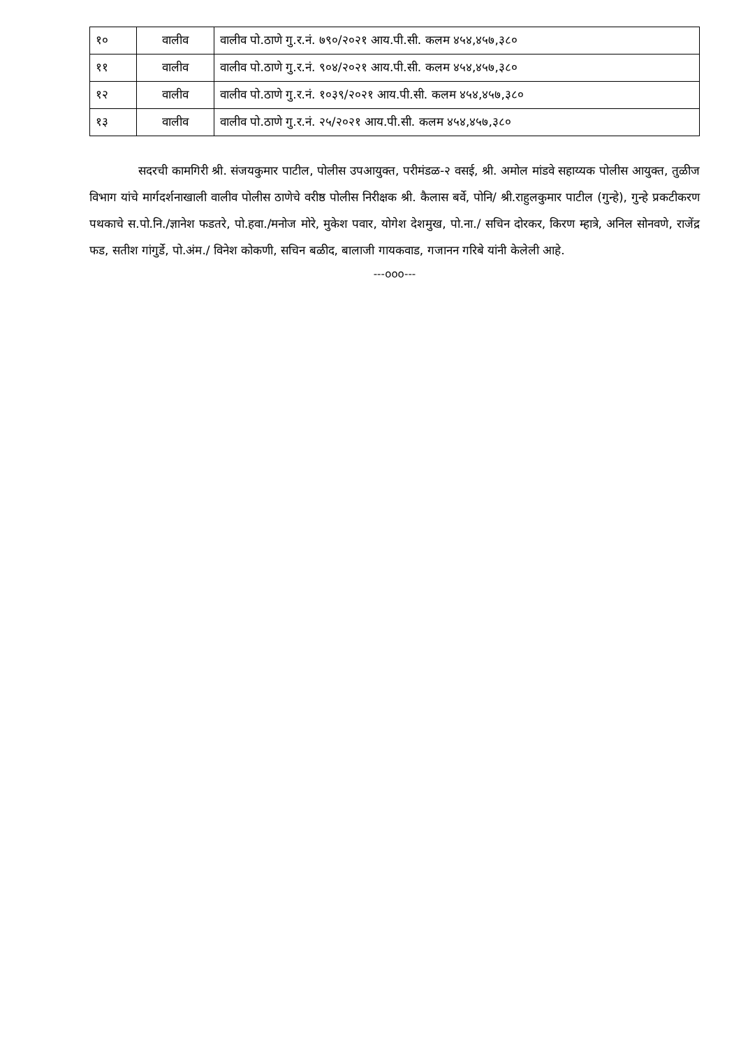| १० | वालीव | वालीव पो.ठाणे गु.र.नं. ७९०/२०२१ आय.पी.सी. कलम ४५४,४५७,३८० |
| ११ | वालीव | वालीव पो.ठाणे गु.र.नं. ९०४/२०२१ आय.पी.सी. कलम ४५४,४५७,३८० |
| १२ | वालीव | वालीव पो.ठाणे गु.र.नं. १०३९/२०२१ आय.पी.सी. कलम ४५४,४५७,३८० |
| १३ | वालीव | वालीव पो.ठाणे गु.र.नं. २५/२०२१ आय.पी.सी. कलम ४५४,४५७,३८० |
सदरची कामगिरी श्री. संजयकुमार पाटील, पोलीस उपआयुक्त, परीमंडळ-२ वसई, श्री. अमोल मांडवे सहाय्यक पोलीस आयुक्त, तुळीज विभाग यांचे मार्गदर्शनाखाली वालीव पोलीस ठाणेचे वरीष्ठ पोलीस निरीक्षक श्री. कैलास बर्वे, पोनि/ श्री.राहुलकुमार पाटील (गुन्हे), गुन्हे प्रकटीकरण पथकाचे स.पो.नि./ज्ञानेश फडतरे, पो.हवा./मनोज मोरे, मुकेश पवार, योगेश देशमुख, पो.ना./ सचिन दोरकर, किरण म्हात्रे, अनिल सोनवणे, राजेंद्र फड, सतीश गांगुर्डे, पो.अंम./ विनेश कोकणी, सचिन बळीद, बालाजी गायकवाड, गजानन गरिबे यांनी केलेली आहे.
---ooo---